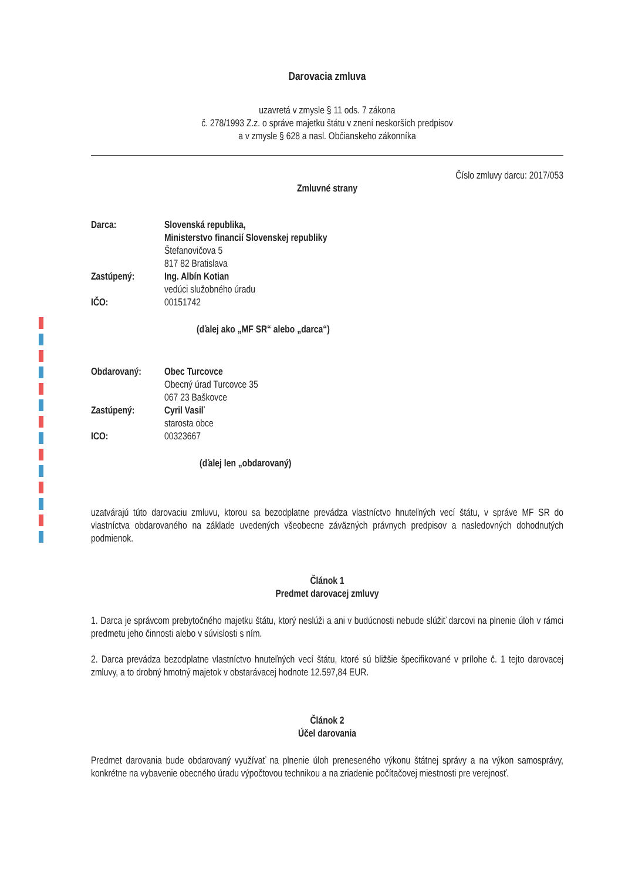Darovacia zmluva
uzavretá v zmysle § 11 ods. 7 zákona
č. 278/1993 Z.z. o správe majetku štátu v znení neskorších predpisov
a v zmysle § 628 a nasl. Občianskeho zákonníka
Číslo zmluvy darcu: 2017/053
Zmluvné strany
| Darca: | Slovenská republika, Ministerstvo financií Slovenskej republiky Štefanovičova 5 817 82 Bratislava |
| Zastúpený: | Ing. Albín Kotian vedúci služobného úradu |
| IČO: | 00151742 |
(ďalej ako „MF SR“ alebo „darca“)
| Obdarovaný: | Obec Turcovce Obecný úrad Turcovce 35 067 23 Baškovce |
| Zastúpený: | Cyril Vasiľ starosta obce |
| ICO: | 00323667 |
(ďalej len „obdarovaný)
uzatvárajú túto darovaciu zmluvu, ktorou sa bezodplatne prevádza vlastníctvo hnuteľných vecí štátu, v správe MF SR do vlastníctva obdarovaného na základe uvedených všeobecne záväzných právnych predpisov a nasledovných dohodnutých podmienok.
Článok 1
Predmet darovacej zmluvy
1. Darca je správcom prebytočného majetku štátu, ktorý neslúži a ani v budúcnosti nebude slúžiť darcovi na plnenie úloh v rámci predmetu jeho činnosti alebo v súvislosti s ním.
2. Darca prevádza bezodplatne vlastníctvo hnuteľných vecí štátu, ktoré sú bližšie špecifikované v prílohe č. 1 tejto darovacej zmluvy, a to drobný hmotný majetok v obstarávacej hodnote 12.597,84 EUR.
Článok 2
Účel darovania
Predmet darovania bude obdarovaný využívať na plnenie úloh preneseného výkonu štátnej správy a na výkon samosprávy, konkrétne na vybavenie obecného úradu výpočtovou technikou a na zriadenie počítačovej miestnosti pre verejnosť.